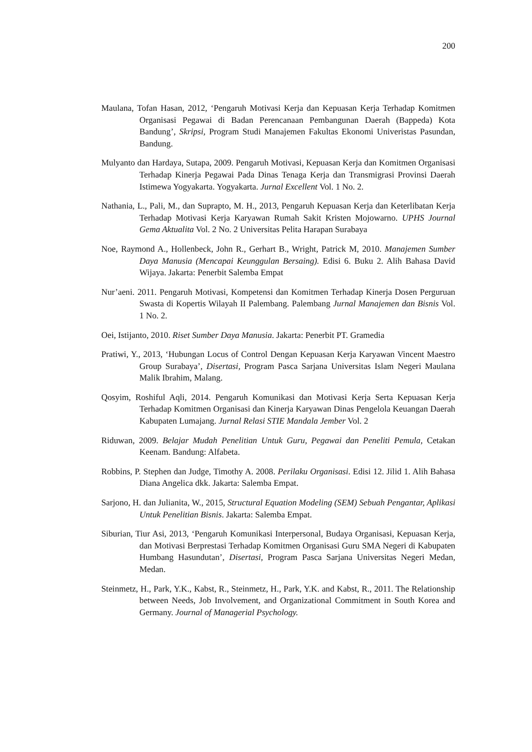200
Maulana, Tofan Hasan, 2012, ‘Pengaruh Motivasi Kerja dan Kepuasan Kerja Terhadap Komitmen Organisasi Pegawai di Badan Perencanaan Pembangunan Daerah (Bappeda) Kota Bandung’, Skripsi, Program Studi Manajemen Fakultas Ekonomi Univeristas Pasundan, Bandung.
Mulyanto dan Hardaya, Sutapa, 2009. Pengaruh Motivasi, Kepuasan Kerja dan Komitmen Organisasi Terhadap Kinerja Pegawai Pada Dinas Tenaga Kerja dan Transmigrasi Provinsi Daerah Istimewa Yogyakarta. Yogyakarta. Jurnal Excellent Vol. 1 No. 2.
Nathania, L., Pali, M., dan Suprapto, M. H., 2013, Pengaruh Kepuasan Kerja dan Keterlibatan Kerja Terhadap Motivasi Kerja Karyawan Rumah Sakit Kristen Mojowarno. UPHS Journal Gema Aktualita Vol. 2 No. 2 Universitas Pelita Harapan Surabaya
Noe, Raymond A., Hollenbeck, John R., Gerhart B., Wright, Patrick M, 2010. Manajemen Sumber Daya Manusia (Mencapai Keunggulan Bersaing). Edisi 6. Buku 2. Alih Bahasa David Wijaya. Jakarta: Penerbit Salemba Empat
Nur’aeni. 2011. Pengaruh Motivasi, Kompetensi dan Komitmen Terhadap Kinerja Dosen Perguruan Swasta di Kopertis Wilayah II Palembang. Palembang Jurnal Manajemen dan Bisnis Vol. 1 No. 2.
Oei, Istijanto, 2010. Riset Sumber Daya Manusia. Jakarta: Penerbit PT. Gramedia
Pratiwi, Y., 2013, ‘Hubungan Locus of Control Dengan Kepuasan Kerja Karyawan Vincent Maestro Group Surabaya’, Disertasi, Program Pasca Sarjana Universitas Islam Negeri Maulana Malik Ibrahim, Malang.
Qosyim, Roshiful Aqli, 2014. Pengaruh Komunikasi dan Motivasi Kerja Serta Kepuasan Kerja Terhadap Komitmen Organisasi dan Kinerja Karyawan Dinas Pengelola Keuangan Daerah Kabupaten Lumajang. Jurnal Relasi STIE Mandala Jember Vol. 2
Riduwan, 2009. Belajar Mudah Penelitian Untuk Guru, Pegawai dan Peneliti Pemula, Cetakan Keenam. Bandung: Alfabeta.
Robbins, P. Stephen dan Judge, Timothy A. 2008. Perilaku Organisasi. Edisi 12. Jilid 1. Alih Bahasa Diana Angelica dkk. Jakarta: Salemba Empat.
Sarjono, H. dan Julianita, W., 2015, Structural Equation Modeling (SEM) Sebuah Pengantar, Aplikasi Untuk Penelitian Bisnis. Jakarta: Salemba Empat.
Siburian, Tiur Asi, 2013, ‘Pengaruh Komunikasi Interpersonal, Budaya Organisasi, Kepuasan Kerja, dan Motivasi Berprestasi Terhadap Komitmen Organisasi Guru SMA Negeri di Kabupaten Humbang Hasundutan’, Disertasi, Program Pasca Sarjana Universitas Negeri Medan, Medan.
Steinmetz, H., Park, Y.K., Kabst, R., Steinmetz, H., Park, Y.K. and Kabst, R., 2011. The Relationship between Needs, Job Involvement, and Organizational Commitment in South Korea and Germany. Journal of Managerial Psychology.